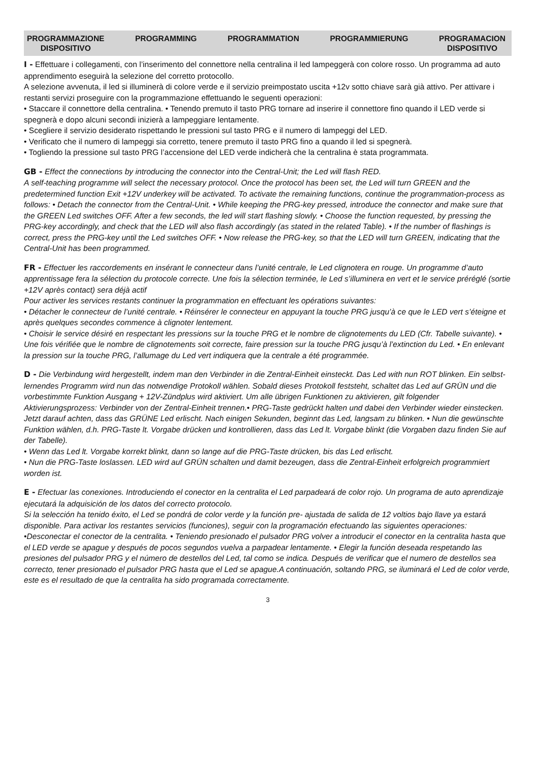PROGRAMMAZIONE
DISPOSITIVO
PROGRAMMING PROGRAMMATION PROGRAMMIERUNG PROGRAMACION
DISPOSITIVO
I - Effettuare i collegamenti, con l’inserimento del connettore nella centralina il led lampeggerà con colore rosso. Un programma ad auto apprendimento eseguirà la selezione del corretto protocollo.
A selezione avvenuta, il led si illuminerà di colore verde e il servizio preimpostato uscita +12v sotto chiave sarà già attivo. Per attivare i restanti servizi proseguire con la programmazione effettuando le seguenti operazioni:
• Staccare il connettore della centralina. • Tenendo premuto il tasto PRG tornare ad inserire il connettore fino quando il LED verde si spegnerà e dopo alcuni secondi inizierà a lampeggiare lentamente.
• Scegliere il servizio desiderato rispettando le pressioni sul tasto PRG e il numero di lampeggi del LED.
• Verificato che il numero di lampeggi sia corretto, tenere premuto il tasto PRG fino a quando il led si spegnerà.
• Togliendo la pressione sul tasto PRG l’accensione del LED verde indicherà che la centralina è stata programmata.
GB - Effect the connections by introducing the connector into the Central-Unit; the Led will flash RED.
A self-teaching programme will select the necessary protocol. Once the protocol has been set, the Led will turn GREEN and the predetermined function Exit +12V underkey will be activated. To activate the remaining functions, continue the programmation-process as follows: • Detach the connector from the Central-Unit. • While keeping the PRG-key pressed, introduce the connector and make sure that the GREEN Led switches OFF. After a few seconds, the led will start flashing slowly. • Choose the function requested, by pressing the PRG-key accordingly, and check that the LED will also flash accordingly (as stated in the related Table). • If the number of flashings is correct, press the PRG-key until the Led switches OFF. • Now release the PRG-key, so that the LED will turn GREEN, indicating that the Central-Unit has been programmed.
FR - Effectuer les raccordements en insérant le connecteur dans l’unité centrale, le Led clignotera en rouge. Un programme d’auto apprentissage fera la sélection du protocole correcte. Une fois la sélection terminée, le Led s’illuminera en vert et le service préréglé (sortie +12V après contact) sera déjà actif
Pour activer les services restants continuer la programmation en effectuant les opérations suivantes:
• Détacher le connecteur de l’unité centrale. • Réinsérer le connecteur en appuyant la touche PRG jusqu’à ce que le LED vert s’éteigne et après quelques secondes commence à clignoter lentement.
• Choisir le service désiré en respectant les pressions sur la touche PRG et le nombre de clignotements du LED (Cfr. Tabelle suivante). • Une fois vérifiée que le nombre de clignotements soit correcte, faire pression sur la touche PRG jusqu’à l’extinction du Led. • En enlevant la pression sur la touche PRG, l’allumage du Led vert indiquera que la centrale a été programmée.
D - Die Verbindung wird hergestellt, indem man den Verbinder in die Zentral-Einheit einsteckt. Das Led with nun ROT blinken. Ein selbst-lernendes Programm wird nun das notwendige Protokoll wählen. Sobald dieses Protokoll feststeht, schaltet das Led auf GRÜN und die vorbestimmte Funktion Ausgang + 12V-Zündplus wird aktiviert. Um alle übrigen Funktionen zu aktivieren, gilt folgender Aktivierungsprozess: Verbinder von der Zentral-Einheit trennen.• PRG-Taste gedrückt halten und dabei den Verbinder wieder einstecken. Jetzt darauf achten, dass das GRÜNE Led erlischt. Nach einigen Sekunden, beginnt das Led, langsam zu blinken. • Nun die gewünschte Funktion wählen, d.h. PRG-Taste lt. Vorgabe drücken und kontrollieren, dass das Led lt. Vorgabe blinkt (die Vorgaben dazu finden Sie auf der Tabelle).
• Wenn das Led lt. Vorgabe korrekt blinkt, dann so lange auf die PRG-Taste drücken, bis das Led erlischt.
• Nun die PRG-Taste loslassen. LED wird auf GRÜN schalten und damit bezeugen, dass die Zentral-Einheit erfolgreich programmiert worden ist.
E - Efectuar las conexiones. Introduciendo el conector en la centralita el Led parpadeará de color rojo. Un programa de auto aprendizaje ejecutará la adquisición de los datos del correcto protocolo.
Si la selección ha tenido éxito, el Led se pondrá de color verde y la función pre- ajustada de salida de 12 voltios bajo llave ya estará disponible. Para activar los restantes servicios (funciones), seguir con la programación efectuando las siguientes operaciones: •Desconectar el conector de la centralita. • Teniendo presionado el pulsador PRG volver a introducir el conector en la centralita hasta que el LED verde se apague y después de pocos segundos vuelva a parpadear lentamente. • Elegir la función deseada respetando las presiones del pulsador PRG y el número de destellos del Led, tal como se indica. Después de verificar que el numero de destellos sea correcto, tener presionado el pulsador PRG hasta que el Led se apague.A continuación, soltando PRG, se iluminará el Led de color verde, este es el resultado de que la centralita ha sido programada correctamente.
3